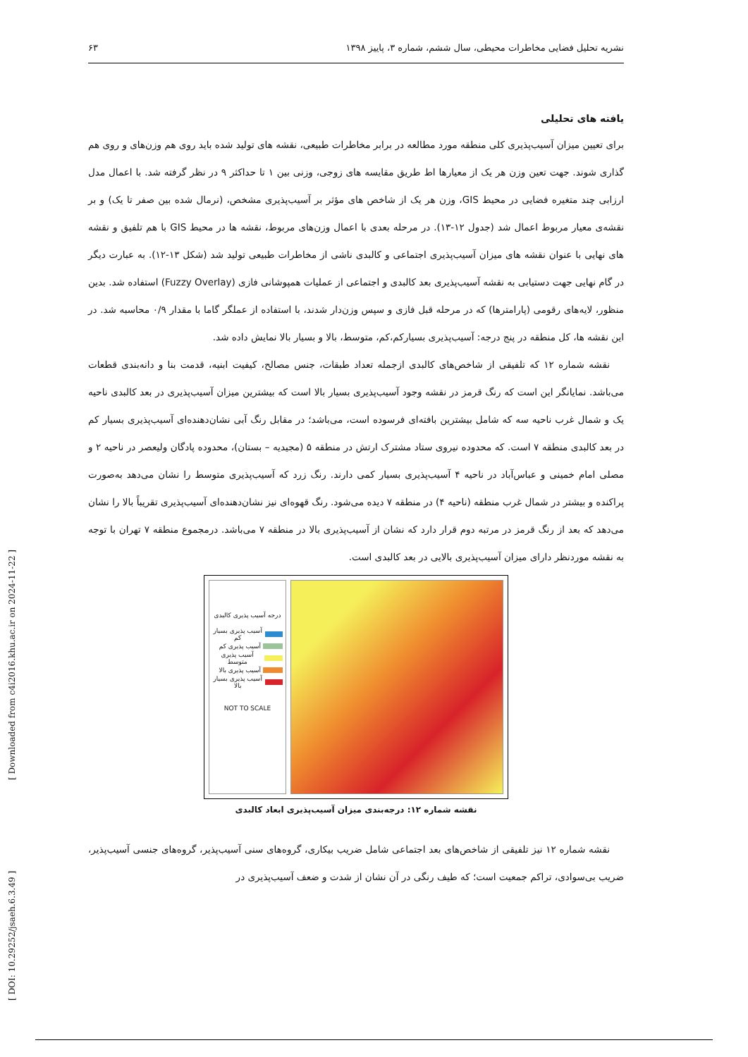نشریه تحلیل فضایی مخاطرات محیطی، سال ششم، شماره ۳، پاییز ۱۳۹۸ ۶۳
یافته های تحلیلی
برای تعیین میزان آسیب‌پذیری کلی منطقه مورد مطالعه در برابر مخاطرات طبیعی، نقشه های تولید شده باید روی هم وزن‌های و روی هم گذاری شوند. جهت تعین وزن هر یک از معیارها اط طریق مقایسه های زوجی، وزنی بین ۱ تا حداکثر ۹ در نظر گرفته شد. با اعمال مدل ارزابی چند متغیره فضایی در محیط GIS، وزن هر یک از شاخص های مؤثر بر آسیب‌پذیری مشخص، (نرمال شده بین صفر تا یک) و بر نقشه‌ی معیار مربوط اعمال شد (جدول ۱۲-۱۳). در مرحله بعدی با اعمال وزن‌های مربوط، نقشه ها در محیط GIS با هم تلفیق و نقشه های نهایی با عنوان نقشه های میزان آسیب‌پذیری اجتماعی و کالبدی ناشی از مخاطرات طبیعی تولید شد (شکل ۱۳-۱۲). به عبارت دیگر در گام نهایی جهت دستیابی به نقشه آسیب‌پذیری بعد کالبدی و اجتماعی از عملیات همپوشانی فازی (Fuzzy Overlay) استفاده شد. بدین منظور، لایه‌های رقومی (پارامترها) که در مرحله قبل فازی و سپس وزن‌دار شدند، با استفاده از عملگر گاما با مقدار ۰/۹ محاسبه شد. در این نقشه ها، کل منطقه در پنج درجه: آسیب‌پذیری بسیارکم،کم، متوسط، بالا و بسیار بالا نمایش داده شد.
نقشه شماره ۱۲ که تلفیقی از شاخص‌های کالبدی ازجمله تعداد طبقات، جنس مصالح، کیفیت ابنیه، قدمت بنا و دانه‌بندی قطعات می‌باشد. نمایانگر این است که رنگ قرمز در نقشه وجود آسیب‌پذیری بسیار بالا است که بیشترین میزان آسیب‌پذیری در بعد کالبدی ناحیه یک و شمال غرب ناحیه سه که شامل بیشترین بافته‌ای فرسوده است، می‌باشد؛ در مقابل رنگ آبی نشان‌دهنده‌ای آسیب‌پذیری بسیار کم در بعد کالبدی منطقه ۷ است. که محدوده نیروی ستاد مشترک ارتش در منطقه ۵ (مجیدیه – بستان)، محدوده پادگان ولیعصر در ناحیه ۲ و مصلی امام خمینی و عباس‌آباد در ناحیه ۴ آسیب‌پذیری بسیار کمی دارند. رنگ زرد که آسیب‌پذیری متوسط را نشان می‌دهد به‌صورت پراکنده و بیشتر در شمال غرب منطقه (ناحیه ۴) در منطقه ۷ دیده می‌شود. رنگ قهوه‌ای نیز نشان‌دهنده‌ای آسیب‌پذیری تقریباً بالا را نشان می‌دهد که بعد از رنگ قرمز در مرتبه دوم قرار دارد که نشان از آسیب‌پذیری بالا در منطقه ۷ می‌باشد. درمجموع منطقه ۷ تهران با توجه به نقشه موردنظر دارای میزان آسیب‌پذیری بالایی در بعد کالبدی است.
درجه آسیب پذیری کالبدی
آسیب پذیری بسیار کم
آسیب پذیری کم
آسیب پذیری متوسط
آسیب پذیری بالا
آسیب پذیری بسیار بالا
NOT TO SCALE
نقشه شماره ۱۲: درجه‌بندی میزان آسیب‌پذیری ابعاد کالبدی
نقشه شماره ۱۲ نیز تلفیقی از شاخص‌های بعد اجتماعی شامل ضریب بیکاری، گروه‌های سنی آسیب‌پذیر، گروه‌های جنسی آسیب‌پذیر، ضریب بی‌سوادی، تراکم جمعیت است؛ که طیف رنگی در آن نشان از شدت و ضعف آسیب‌پذیری در
[ DOI: 10.29252/jsaeh.6.3.49 ] [ Downloaded from c4i2016.khu.ac.ir on 2024-11-22 ]